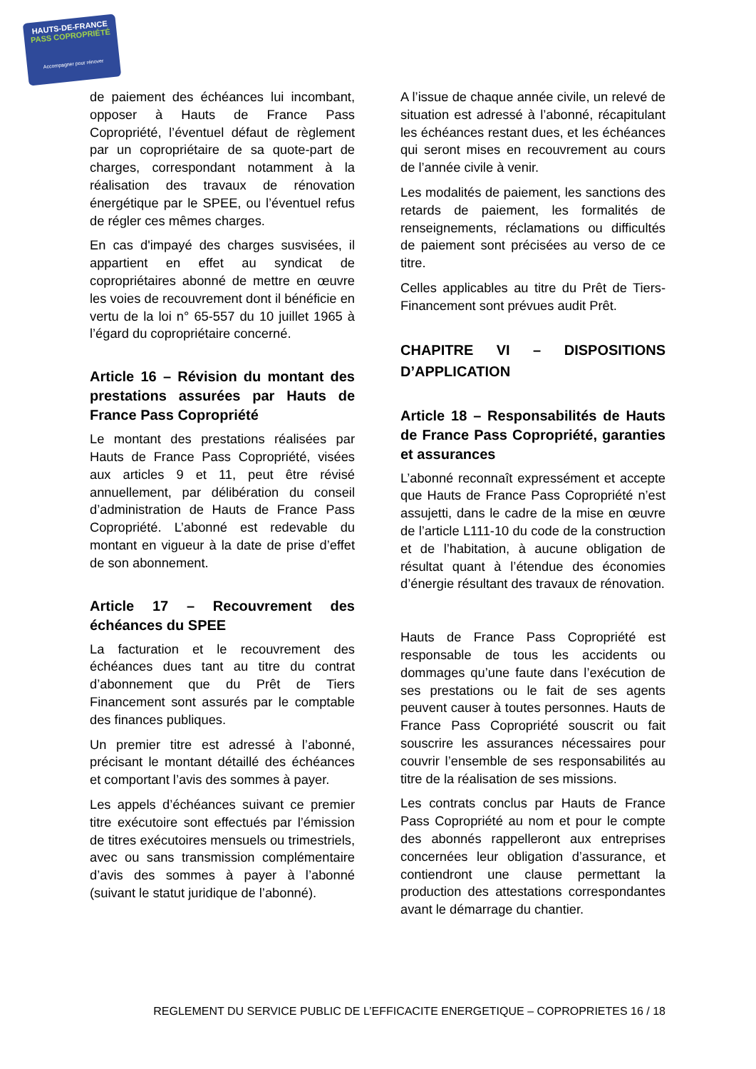HAUTS-DE-FRANCE
PASS COPROPRIÉTÉ
Accompagner pour rénover
de paiement des échéances lui incombant, opposer à Hauts de France Pass Copropriété, l’éventuel défaut de règlement par un copropriétaire de sa quote-part de charges, correspondant notamment à la réalisation des travaux de rénovation énergétique par le SPEE, ou l’éventuel refus de régler ces mêmes charges.
En cas d'impayé des charges susvisées, il appartient en effet au syndicat de copropriétaires abonné de mettre en œuvre les voies de recouvrement dont il bénéficie en vertu de la loi n° 65-557 du 10 juillet 1965 à l’égard du copropriétaire concerné.
Article 16 – Révision du montant des prestations assurées par Hauts de France Pass Copropriété
Le montant des prestations réalisées par Hauts de France Pass Copropriété, visées aux articles 9 et 11, peut être révisé annuellement, par délibération du conseil d’administration de Hauts de France Pass Copropriété. L’abonné est redevable du montant en vigueur à la date de prise d’effet de son abonnement.
Article 17 – Recouvrement des échéances du SPEE
La facturation et le recouvrement des échéances dues tant au titre du contrat d’abonnement que du Prêt de Tiers Financement sont assurés par le comptable des finances publiques.
Un premier titre est adressé à l’abonné, précisant le montant détaillé des échéances et comportant l’avis des sommes à payer.
Les appels d’échéances suivant ce premier titre exécutoire sont effectués par l’émission de titres exécutoires mensuels ou trimestriels, avec ou sans transmission complémentaire d’avis des sommes à payer à l’abonné (suivant le statut juridique de l’abonné).
A l’issue de chaque année civile, un relevé de situation est adressé à l’abonné, récapitulant les échéances restant dues, et les échéances qui seront mises en recouvrement au cours de l’année civile à venir.
Les modalités de paiement, les sanctions des retards de paiement, les formalités de renseignements, réclamations ou difficultés de paiement sont précisées au verso de ce titre.
Celles applicables au titre du Prêt de Tiers-Financement sont prévues audit Prêt.
CHAPITRE VI – DISPOSITIONS D’APPLICATION
Article 18 – Responsabilités de Hauts de France Pass Copropriété, garanties et assurances
L’abonné reconnaît expressément et accepte que Hauts de France Pass Copropriété n’est assujetti, dans le cadre de la mise en œuvre de l’article L111-10 du code de la construction et de l’habitation, à aucune obligation de résultat quant à l’étendue des économies d’énergie résultant des travaux de rénovation.
Hauts de France Pass Copropriété est responsable de tous les accidents ou dommages qu’une faute dans l’exécution de ses prestations ou le fait de ses agents peuvent causer à toutes personnes. Hauts de France Pass Copropriété souscrit ou fait souscrire les assurances nécessaires pour couvrir l’ensemble de ses responsabilités au titre de la réalisation de ses missions.
Les contrats conclus par Hauts de France Pass Copropriété au nom et pour le compte des abonnés rappelleront aux entreprises concernées leur obligation d’assurance, et contiendront une clause permettant la production des attestations correspondantes avant le démarrage du chantier.
REGLEMENT DU SERVICE PUBLIC DE L’EFFICACITE ENERGETIQUE – COPROPRIETES 16 / 18